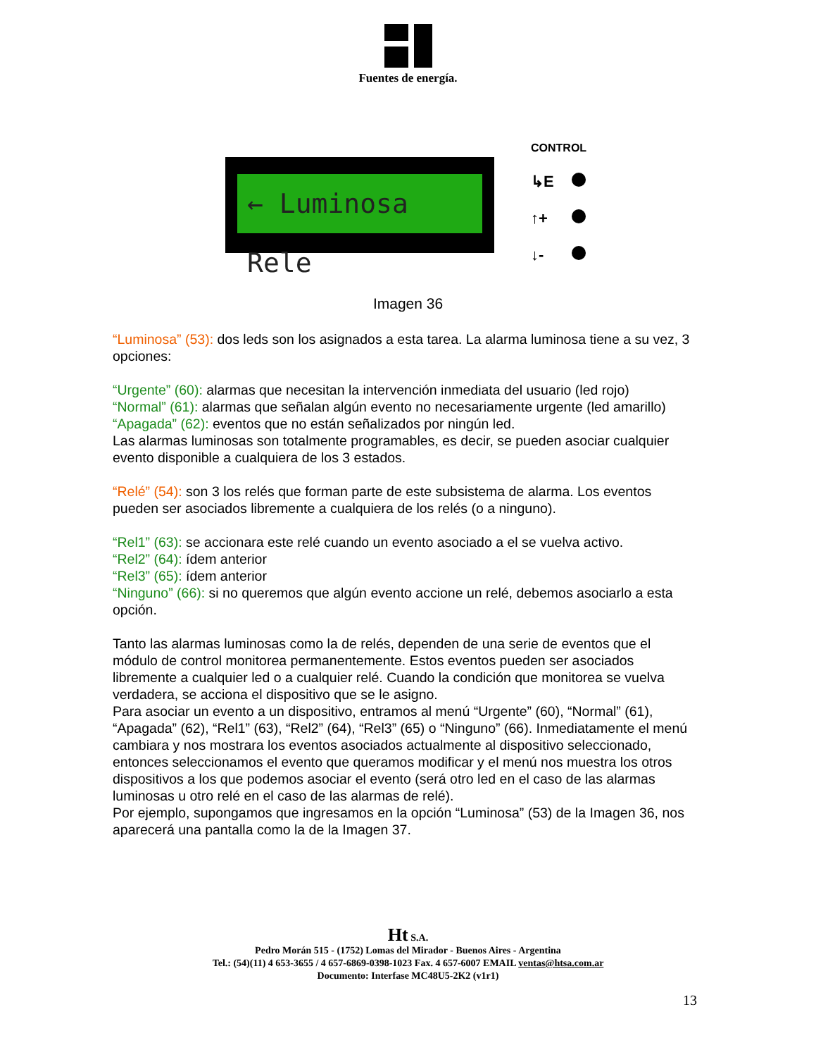Fuentes de energía.
← Luminosa Rele
CONTROL
↳E
↑+
↓-
Imagen 36
“Luminosa” (53): dos leds son los asignados a esta tarea. La alarma luminosa tiene a su vez, 3 opciones:
“Urgente” (60): alarmas que necesitan la intervención inmediata del usuario (led rojo)
“Normal” (61): alarmas que señalan algún evento no necesariamente urgente (led amarillo)
“Apagada” (62): eventos que no están señalizados por ningún led.
Las alarmas luminosas son totalmente programables, es decir, se pueden asociar cualquier evento disponible a cualquiera de los 3 estados.
“Relé” (54): son 3 los relés que forman parte de este subsistema de alarma. Los eventos pueden ser asociados libremente a cualquiera de los relés (o a ninguno).
“Rel1” (63): se accionara este relé cuando un evento asociado a el se vuelva activo.
“Rel2” (64): ídem anterior
“Rel3” (65): ídem anterior
“Ninguno” (66): si no queremos que algún evento accione un relé, debemos asociarlo a esta opción.
Tanto las alarmas luminosas como la de relés, dependen de una serie de eventos que el módulo de control monitorea permanentemente. Estos eventos pueden ser asociados libremente a cualquier led o a cualquier relé. Cuando la condición que monitorea se vuelva verdadera, se acciona el dispositivo que se le asigno.
Para asociar un evento a un dispositivo, entramos al menú “Urgente” (60), “Normal” (61), “Apagada” (62), “Rel1” (63), “Rel2” (64), “Rel3” (65) o “Ninguno” (66). Inmediatamente el menú cambiara y nos mostrara los eventos asociados actualmente al dispositivo seleccionado, entonces seleccionamos el evento que queramos modificar y el menú nos muestra los otros dispositivos a los que podemos asociar el evento (será otro led en el caso de las alarmas luminosas u otro relé en el caso de las alarmas de relé).
Por ejemplo, supongamos que ingresamos en la opción “Luminosa” (53) de la Imagen 36, nos aparecerá una pantalla como la de la Imagen 37.
Ht S.A.
Pedro Morán 515 - (1752) Lomas del Mirador - Buenos Aires - Argentina
Tel.: (54)(11) 4 653-3655 / 4 657-6869-0398-1023 Fax. 4 657-6007 EMAIL ventas@htsa.com.ar
Documento: Interfase MC48U5-2K2 (v1r1)
13